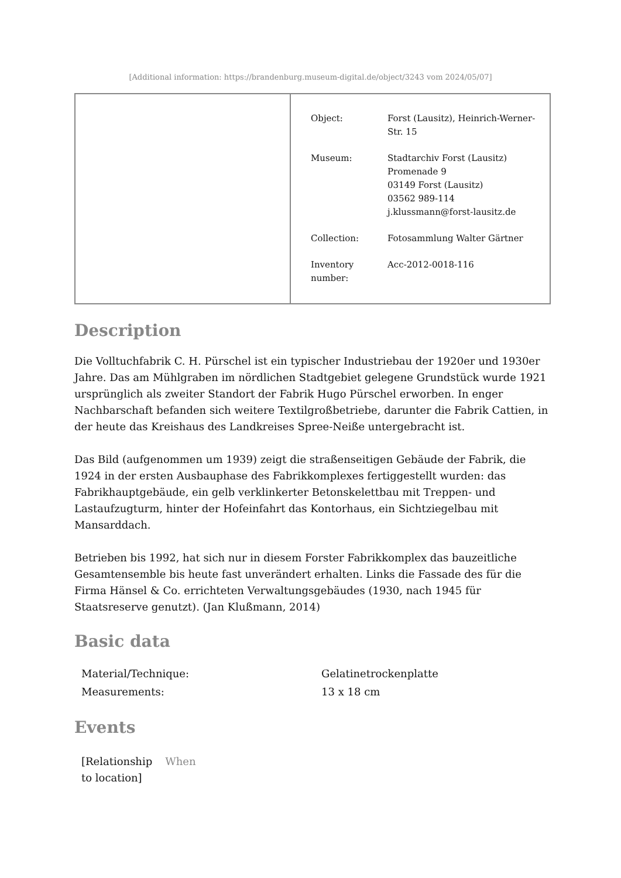[Additional information: https://brandenburg.museum-digital.de/object/3243 vom 2024/05/07]
| Object: | Forst (Lausitz), Heinrich-Werner- Str. 15 |
| Museum: | Stadtarchiv Forst (Lausitz) Promenade 9 03149 Forst (Lausitz) 03562 989-114 j.klussmann@forst-lausitz.de |
| Collection: | Fotosammlung Walter Gärtner |
| Inventory number: | Acc-2012-0018-116 |
Description
Die Volltuchfabrik C. H. Pürschel ist ein typischer Industriebau der 1920er und 1930er Jahre. Das am Mühlgraben im nördlichen Stadtgebiet gelegene Grundstück wurde 1921 ursprünglich als zweiter Standort der Fabrik Hugo Pürschel erworben. In enger Nachbarschaft befanden sich weitere Textilgroßbetriebe, darunter die Fabrik Cattien, in der heute das Kreishaus des Landkreises Spree-Neiße untergebracht ist.
Das Bild (aufgenommen um 1939) zeigt die straßenseitigen Gebäude der Fabrik, die 1924 in der ersten Ausbauphase des Fabrikkomplexes fertiggestellt wurden: das Fabrikhauptgebäude, ein gelb verklinkerter Betonskelettbau mit Treppen- und Lastaufzugturm, hinter der Hofeinfahrt das Kontorhaus, ein Sichtziegelbau mit Mansarddach.
Betrieben bis 1992, hat sich nur in diesem Forster Fabrikkomplex das bauzeitliche Gesamtensemble bis heute fast unverändert erhalten. Links die Fassade des für die Firma Hänsel & Co. errichteten Verwaltungsgebäudes (1930, nach 1945 für Staatsreserve genutzt). (Jan Klußmann, 2014)
Basic data
| Material/Technique: | Gelatinetrockenplatte |
| Measurements: | 13 x 18 cm |
Events
| [Relationship to location] | When |